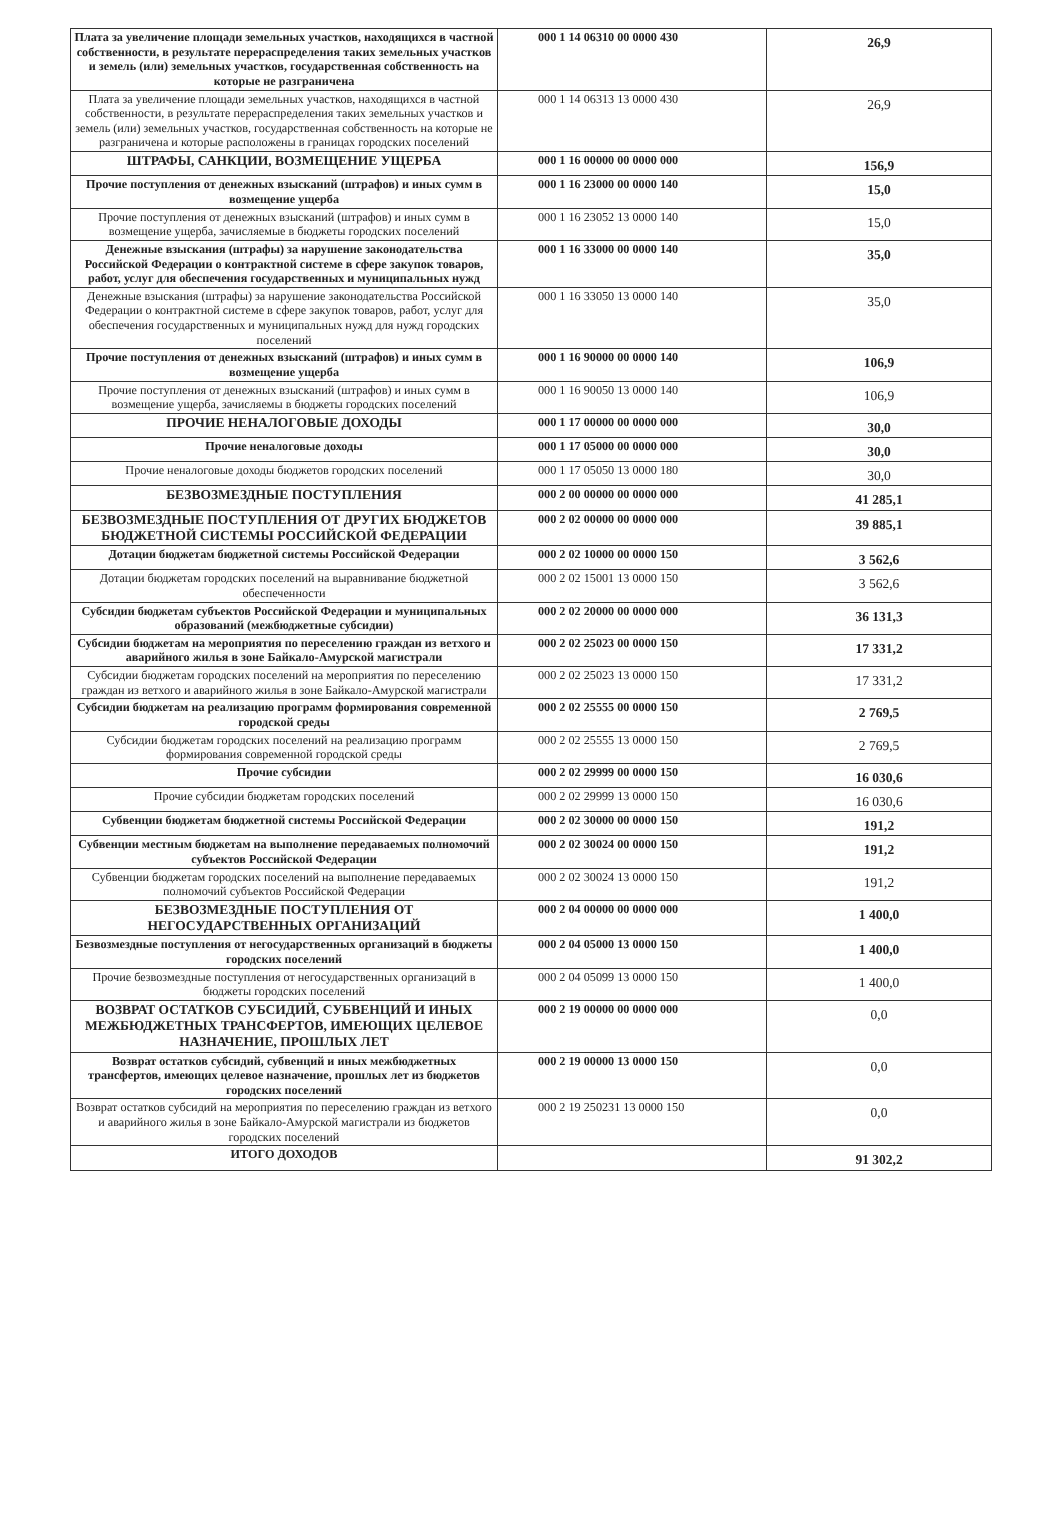| Плата за увеличение площади земельных участков, находящихся в частной собственности, в результате перераспределения таких земельных участков и земель (или) земельных участков, государственная собственность на которые не разграничена | 000 1 14 06310 00 0000 430 | 26,9 |
| Плата за увеличение площади земельных участков, находящихся в частной собственности, в результате перераспределения таких земельных участков и земель (или) земельных участков, государственная собственность на которые не разграничена и которые расположены в границах городских поселений | 000 1 14 06313 13 0000 430 | 26,9 |
| ШТРАФЫ, САНКЦИИ, ВОЗМЕЩЕНИЕ УЩЕРБА | 000 1 16 00000 00 0000 000 | 156,9 |
| Прочие поступления от денежных взысканий (штрафов) и иных сумм в возмещение ущерба | 000 1 16 23000 00 0000 140 | 15,0 |
| Прочие поступления от денежных взысканий (штрафов) и иных сумм в возмещение ущерба, зачисляемые в бюджеты городских поселений | 000 1 16 23052 13 0000 140 | 15,0 |
| Денежные взыскания (штрафы) за нарушение законодательства Российской Федерации о контрактной системе в сфере закупок товаров, работ, услуг для обеспечения государственных и муниципальных нужд | 000 1 16 33000 00 0000 140 | 35,0 |
| Денежные взыскания (штрафы) за нарушение законодательства Российской Федерации о контрактной системе в сфере закупок товаров, работ, услуг для обеспечения государственных и муниципальных нужд для нужд городских поселений | 000 1 16 33050 13 0000 140 | 35,0 |
| Прочие поступления от денежных взысканий (штрафов) и иных сумм в возмещение ущерба | 000 1 16 90000 00 0000 140 | 106,9 |
| Прочие поступления от денежных взысканий (штрафов) и иных сумм в возмещение ущерба, зачисляемы в бюджеты городских поселений | 000 1 16 90050 13 0000 140 | 106,9 |
| ПРОЧИЕ НЕНАЛОГОВЫЕ ДОХОДЫ | 000 1 17 00000 00 0000 000 | 30,0 |
| Прочие неналоговые доходы | 000 1 17 05000 00 0000 000 | 30,0 |
| Прочие неналоговые доходы бюджетов городских поселений | 000 1 17 05050 13 0000 180 | 30,0 |
| БЕЗВОЗМЕЗДНЫЕ ПОСТУПЛЕНИЯ | 000 2 00 00000 00 0000 000 | 41 285,1 |
| БЕЗВОЗМЕЗДНЫЕ ПОСТУПЛЕНИЯ ОТ ДРУГИХ БЮДЖЕТОВ БЮДЖЕТНОЙ СИСТЕМЫ РОССИЙСКОЙ ФЕДЕРАЦИИ | 000 2 02 00000 00 0000 000 | 39 885,1 |
| Дотации бюджетам бюджетной системы Российской Федерации | 000 2 02 10000 00 0000 150 | 3 562,6 |
| Дотации бюджетам городских поселений на выравнивание бюджетной обеспеченности | 000 2 02 15001 13 0000 150 | 3 562,6 |
| Субсидии бюджетам субъектов Российской Федерации и муниципальных образований (межбюджетные субсидии) | 000 2 02 20000 00 0000 000 | 36 131,3 |
| Субсидии бюджетам на мероприятия по переселению граждан из ветхого и аварийного жилья в зоне Байкало-Амурской магистрали | 000 2 02 25023 00 0000 150 | 17 331,2 |
| Субсидии бюджетам городских поселений на мероприятия по переселению граждан из ветхого и аварийного жилья в зоне Байкало-Амурской магистрали | 000 2 02 25023 13 0000 150 | 17 331,2 |
| Субсидии бюджетам на реализацию программ формирования современной городской среды | 000 2 02 25555 00 0000 150 | 2 769,5 |
| Субсидии бюджетам городских поселений на реализацию программ формирования современной городской среды | 000 2 02 25555 13 0000 150 | 2 769,5 |
| Прочие субсидии | 000 2 02 29999 00 0000 150 | 16 030,6 |
| Прочие субсидии бюджетам городских поселений | 000 2 02 29999 13 0000 150 | 16 030,6 |
| Субвенции бюджетам бюджетной системы Российской Федерации | 000 2 02 30000 00 0000 150 | 191,2 |
| Субвенции местным бюджетам на выполнение передаваемых полномочий субъектов Российской Федерации | 000 2 02 30024 00 0000 150 | 191,2 |
| Субвенции бюджетам городских поселений на выполнение передаваемых полномочий субъектов Российской Федерации | 000 2 02 30024 13 0000 150 | 191,2 |
| БЕЗВОЗМЕЗДНЫЕ ПОСТУПЛЕНИЯ ОТ НЕГОСУДАРСТВЕННЫХ ОРГАНИЗАЦИЙ | 000 2 04 00000 00 0000 000 | 1 400,0 |
| Безвозмездные поступления от негосударственных организаций в бюджеты городских поселений | 000 2 04 05000 13 0000 150 | 1 400,0 |
| Прочие безвозмездные поступления от негосударственных организаций в бюджеты городских поселений | 000 2 04 05099 13 0000 150 | 1 400,0 |
| ВОЗВРАТ ОСТАТКОВ СУБСИДИЙ, СУБВЕНЦИЙ И ИНЫХ МЕЖБЮДЖЕТНЫХ ТРАНСФЕРТОВ, ИМЕЮЩИХ ЦЕЛЕВОЕ НАЗНАЧЕНИЕ, ПРОШЛЫХ ЛЕТ | 000 2 19 00000 00 0000 000 | 0,0 |
| Возврат остатков субсидий, субвенций и иных межбюджетных трансфертов, имеющих целевое назначение, прошлых лет из бюджетов городских поселений | 000 2 19 00000 13 0000 150 | 0,0 |
| Возврат остатков субсидий на мероприятия по переселению граждан из ветхого и аварийного жилья в зоне Байкало-Амурской магистрали из бюджетов городских поселений | 000 2 19 250231 13 0000 150 | 0,0 |
| ИТОГО ДОХОДОВ | | 91 302,2 |